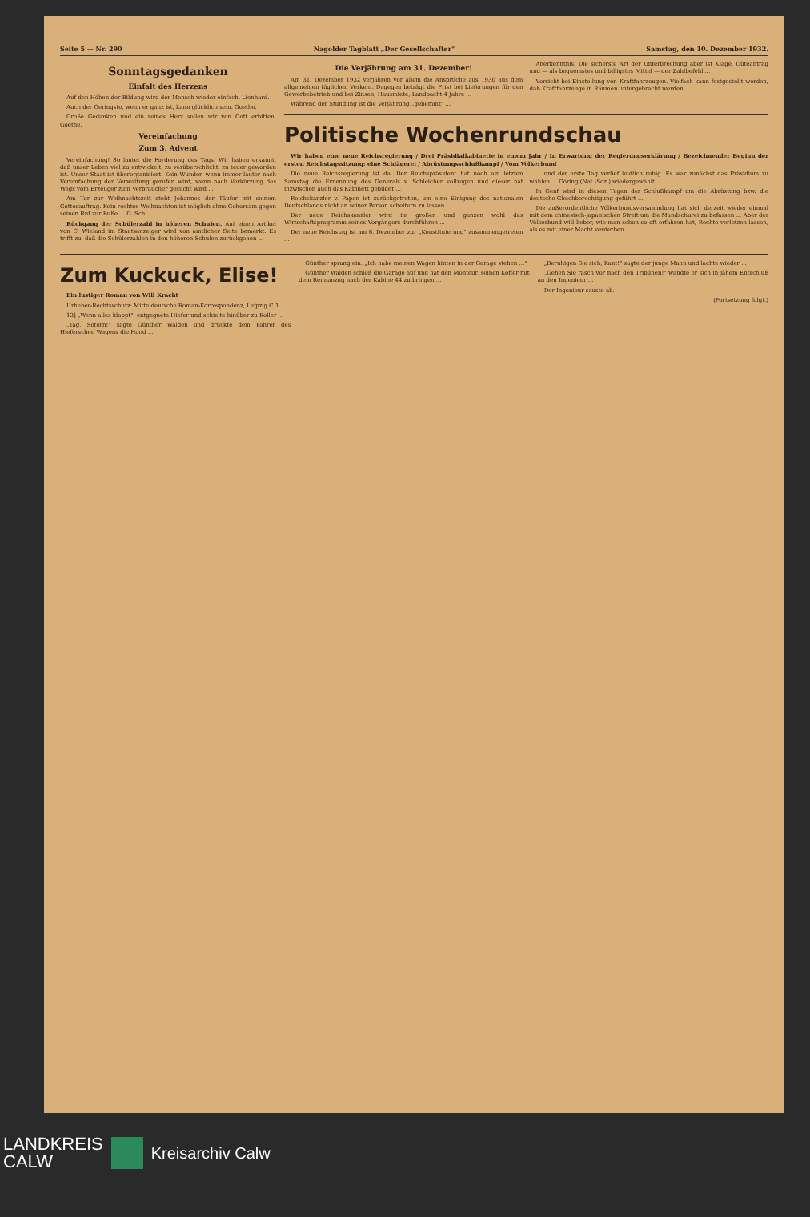Seite 5 — Nr. 290 Nagolder Tagblatt „Der Gesellschafter" Samstag, den 10. Dezember 1932.
Sonntagsgedanken
Einfalt des Herzens
Auf den Höhen der Bildung wird der Mensch wieder einfach. Lienhard.
Auch der Geringste, wenn er ganz ist, kann glücklich sein. Goethe.
Große Gedanken und ein reines Herz sollen wir von Gott erbitten. Goethe.
Vereinfachung
Zum 3. Advent
Vereinfachung! So lautet die Forderung des Tags. Wir haben erkannt, daß unser Leben viel zu entwickelt, zu verüberschlicht, zu teuer geworden ist. Unser Staat ist überorganisiert. Kein Wunder, wenn immer lauter nach Vereinfachung der Verwaltung gerufen wird, wenn nach Verkürzung des Wegs vom Erzeuger zum Verbraucher gesucht wird ...
Am Tor zur Weihnachtszeit steht Johannes der Täufer mit seinem Gottesauftrag. Kein rechtes Weihnachten ist möglich ohne Gehorsam gegen seinen Ruf zur Buße ... G. Sch.
Rückgang der Schülerzahl in höheren Schulen. Auf einen Artikel von C. Wieland im Staatsanzeiger wird von amtlicher Seite bemerkt: Es trifft zu, daß die Schülerzahlen in den höheren Schulen zurückgehen ...
Die Verjährung am 31. Dezember!
Am 31. Dezember 1932 verjähren vor allem die Ansprüche aus 1930 aus dem allgemeinen täglichen Verkehr. Dagegen beträgt die Frist bei Lieferungen für den Gewerbebetrieb und bei Zinsen, Hausmiete, Landpacht 4 Jahre ...
Während der Stundung ist die Verjährung „gehemmt" ...
Anerkenntnis. Die sicherste Art der Unterbrechung aber ist Klage, Güteantrag und — als bequemstes und billigstes Mittel — der Zahlbefehl ...
Vorsicht bei Einstellung von Kraftfahrzeugen. Vielfach kann festgestellt werden, daß Kraftfahrzeuge in Räumen untergebracht werden ...
Politische Wochenrundschau
Wir haben eine neue Reichsregierung / Drei Präsidialkabinette in einem Jahr / In Erwartung der Regierungserklärung / Bezeichnender Beginn der ersten Reichstagssitzung: eine Schlägerei / Abrüstungsschlußkampf / Vom Völkerbund
Die neue Reichsregierung ist da. Der Reichspräsident hat noch am letzten Samstag die Ernennung des Generals v. Schleicher vollzogen und dieser hat inzwischen auch das Kabinett gebildet ...
Reichskanzler v. Papen ist zurückgetreten, um eine Einigung des nationalen Deutschlands nicht an seiner Person scheitern zu lassen ...
Der neue Reichskanzler wird im großen und ganzen wohl das Wirtschaftsprogramm seines Vorgängers durchführen ...
Der neue Reichstag ist am 6. Dezember zur „Konstituierung" zusammengetreten ...
... und der erste Tag verlief leidlich ruhig. Es war zunächst das Präsidium zu wählen ... Göring (Nat.-Soz.) wiedergewählt ...
In Genf wird in diesen Tagen der Schlußkampf um die Abrüstung bzw. die deutsche Gleichberechtigung geführt ...
Die außerordentliche Völkerbundsversammlung hat sich derzeit wieder einmal mit dem chinesisch-japanischen Streit um die Mandschurei zu befassen ... Aber der Völkerbund will lieber, wie man schon so oft erfahren hat, Rechte verletzen lassen, als es mit einer Macht verderben.
Zum Kuckuck, Elise!
Ein lustiger Roman von Will Kracht
Urheber-Rechtsschutz: Mitteldeutsche Roman-Korrespondenz, Leipzig C 1
13] „Wenn alles klappt", entgegnete Hiefer und schielte hinüber zu Koller ...
„Tag, Sotern!" sagte Günther Walden und drückte dem Fahrer des Hieferschen Wagens die Hand ...
Günther sprang ein: „Ich habe meinen Wagen hinten in der Garage stehen ..."
Günther Walden schloß die Garage auf und hat den Monteur, seinen Koffer mit dem Rennanzug nach der Kabine 44 zu bringen ...
„Beruhigen Sie sich, Kant!" sagte der junge Mann und lachte wieder ...
„Gehen Sie rasch vor nach den Tribünen!" wandte er sich in jähem Entschluß an den Ingenieur ...
Der Ingenieur sauste ab.
(Fortsetzung folgt.)
LANDKREIS
CALW
Kreisarchiv Calw